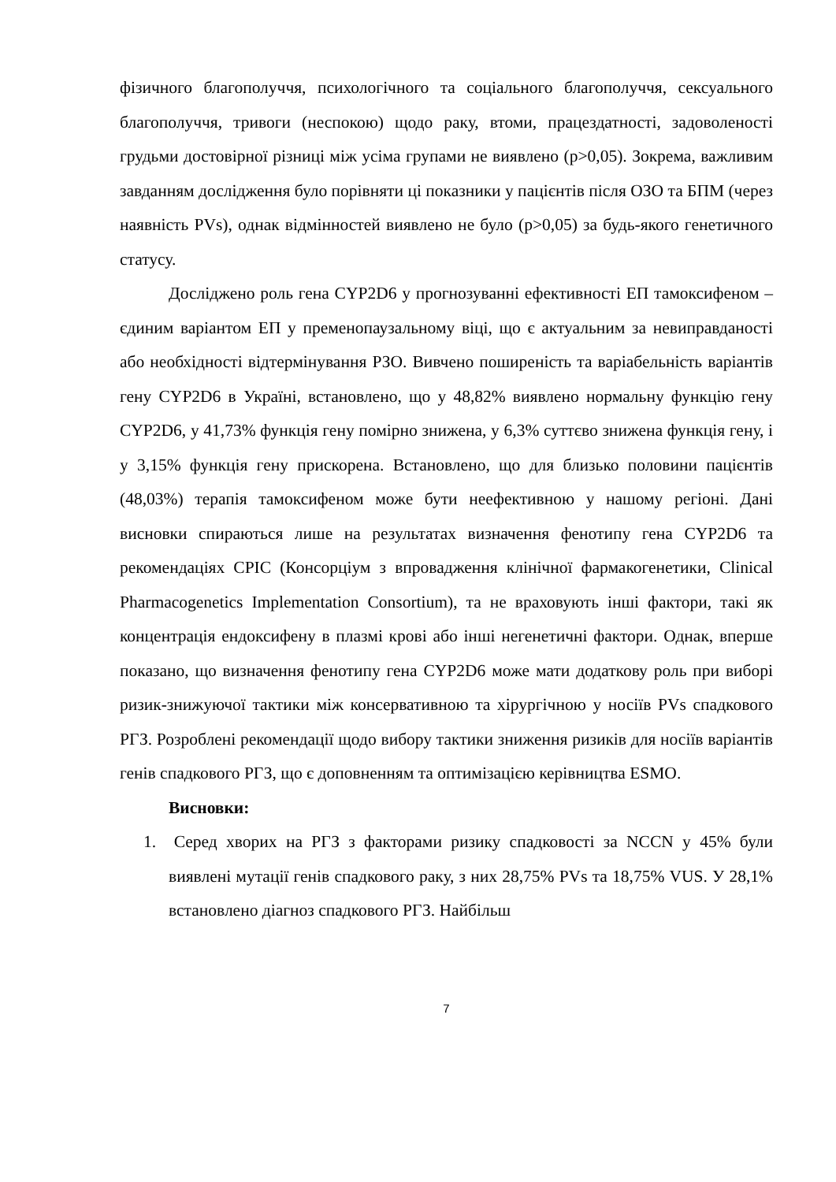фізичного благополуччя, психологічного та соціального благополуччя, сексуального благополуччя, тривоги (неспокою) щодо раку, втоми, працездатності, задоволеності грудьми достовірної різниці між усіма групами не виявлено (p>0,05). Зокрема, важливим завданням дослідження було порівняти ці показники у пацієнтів після ОЗО та БПМ (через наявність PVs), однак відмінностей виявлено не було (p>0,05) за будь-якого генетичного статусу.
Досліджено роль гена CYP2D6 у прогнозуванні ефективності ЕП тамоксифеном – єдиним варіантом ЕП у пременопаузальному віці, що є актуальним за невиправданості або необхідності відтермінування РЗО. Вивчено поширеність та варіабельність варіантів гену CYP2D6 в Україні, встановлено, що у 48,82% виявлено нормальну функцію гену CYP2D6, у 41,73% функція гену помірно знижена, у 6,3% суттєво знижена функція гену, і у 3,15% функція гену прискорена. Встановлено, що для близько половини пацієнтів (48,03%) терапія тамоксифеном може бути неефективною у нашому регіоні. Дані висновки спираються лише на результатах визначення фенотипу гена CYP2D6 та рекомендаціях CPIC (Консорціум з впровадження клінічної фармакогенетики, Clinical Pharmacogenetics Implementation Consortium), та не враховують інші фактори, такі як концентрація ендоксифену в плазмі крові або інші негенетичні фактори. Однак, вперше показано, що визначення фенотипу гена CYP2D6 може мати додаткову роль при виборі ризик-знижуючої тактики між консервативною та хірургічною у носіїв PVs спадкового РГЗ. Розроблені рекомендації щодо вибору тактики зниження ризиків для носіїв варіантів генів спадкового РГЗ, що є доповненням та оптимізацією керівництва ESMO.
Висновки:
1. Серед хворих на РГЗ з факторами ризику спадковості за NCCN у 45% були виявлені мутації генів спадкового раку, з них 28,75% PVs та 18,75% VUS. У 28,1% встановлено діагноз спадкового РГЗ. Найбільш
7